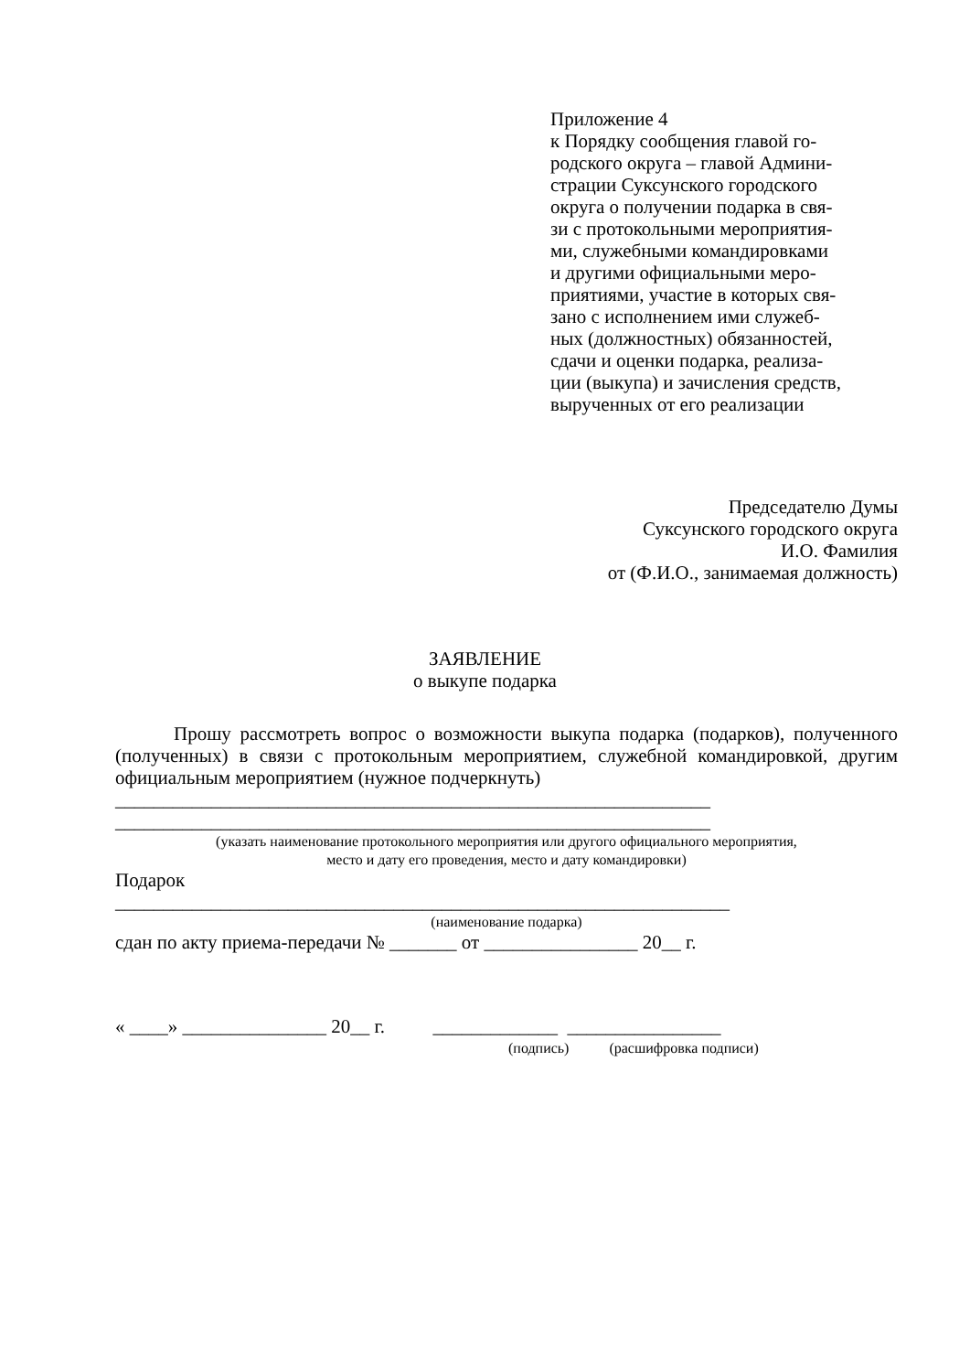Приложение 4
к Порядку сообщения главой го-
родского округа – главой Админи-
страции Суксунского городского
округа о получении подарка в свя-
зи с протокольными мероприятия-
ми, служебными командировками
и другими официальными меро-
приятиями, участие в которых свя-
зано с исполнением ими служеб-
ных (должностных) обязанностей,
сдачи и оценки подарка, реализа-
ции (выкупа) и зачисления средств,
вырученных от его реализации
Председателю Думы
Суксунского городского округа
И.О. Фамилия
от (Ф.И.О., занимаемая должность)
ЗАЯВЛЕНИЕ
о выкупе подарка
Прошу рассмотреть вопрос о возможности выкупа подарка (подарков), полученного (полученных) в связи с протокольным мероприятием, служебной командировкой, другим официальным мероприятием (нужное подчеркнуть)
______________________________________________________________
______________________________________________________________
(указать наименование протокольного мероприятия или другого официального мероприятия,
место и дату его проведения, место и дату командировки)
Подарок
________________________________________________________________
(наименование подарка)
сдан по акту приема-передачи № _______ от ________________ 20__ г.
« ____» _______________ 20__ г. _____________ ________________
(подпись) (расшифровка подписи)